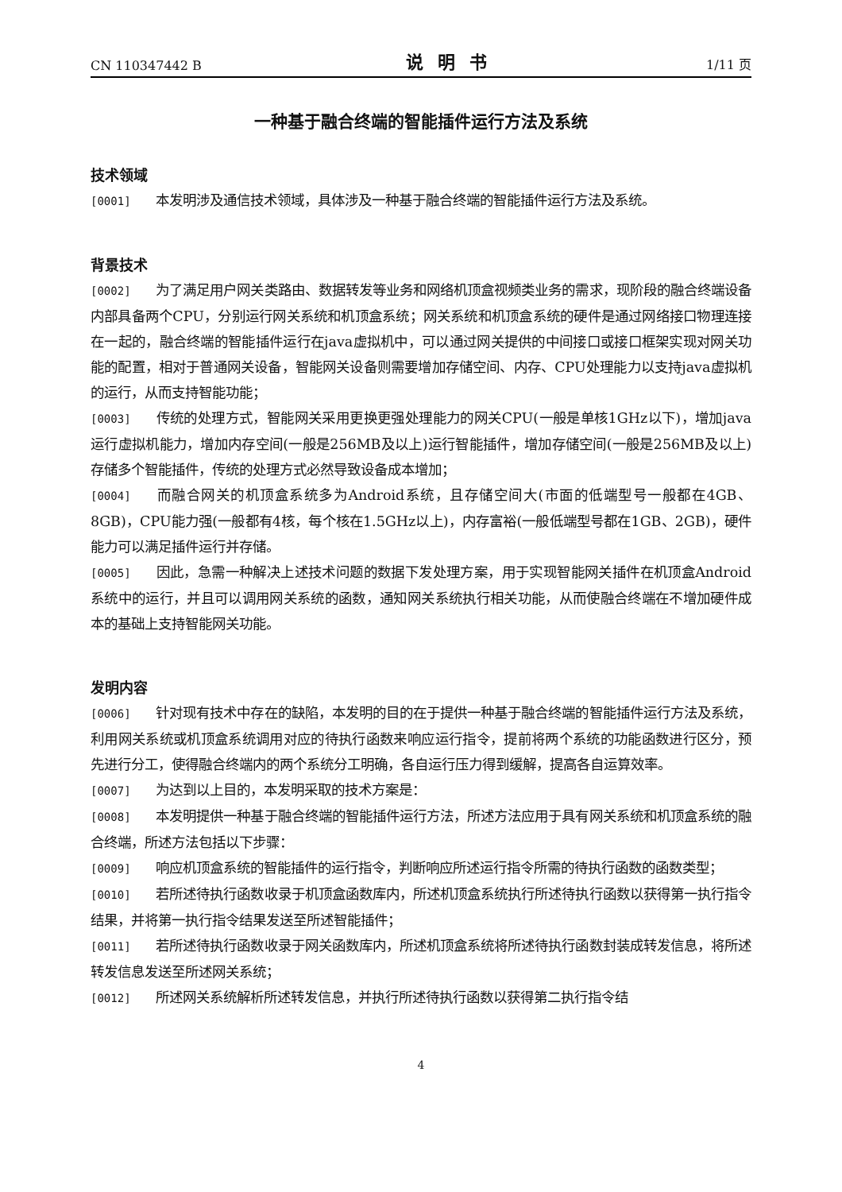CN 110347442 B 说明书 1/11 页
一种基于融合终端的智能插件运行方法及系统
技术领域
[0001] 本发明涉及通信技术领域，具体涉及一种基于融合终端的智能插件运行方法及系统。
背景技术
[0002] 为了满足用户网关类路由、数据转发等业务和网络机顶盒视频类业务的需求，现阶段的融合终端设备内部具备两个CPU，分别运行网关系统和机顶盒系统；网关系统和机顶盒系统的硬件是通过网络接口物理连接在一起的，融合终端的智能插件运行在java虚拟机中，可以通过网关提供的中间接口或接口框架实现对网关功能的配置，相对于普通网关设备，智能网关设备则需要增加存储空间、内存、CPU处理能力以支持java虚拟机的运行，从而支持智能功能；
[0003] 传统的处理方式，智能网关采用更换更强处理能力的网关CPU(一般是单核1GHz以下)，增加java运行虚拟机能力，增加内存空间(一般是256MB及以上)运行智能插件，增加存储空间(一般是256MB及以上)存储多个智能插件，传统的处理方式必然导致设备成本增加；
[0004] 而融合网关的机顶盒系统多为Android系统，且存储空间大(市面的低端型号一般都在4GB、8GB)，CPU能力强(一般都有4核，每个核在1.5GHz以上)，内存富裕(一般低端型号都在1GB、2GB)，硬件能力可以满足插件运行并存储。
[0005] 因此，急需一种解决上述技术问题的数据下发处理方案，用于实现智能网关插件在机顶盒Android系统中的运行，并且可以调用网关系统的函数，通知网关系统执行相关功能，从而使融合终端在不增加硬件成本的基础上支持智能网关功能。
发明内容
[0006] 针对现有技术中存在的缺陷，本发明的目的在于提供一种基于融合终端的智能插件运行方法及系统，利用网关系统或机顶盒系统调用对应的待执行函数来响应运行指令，提前将两个系统的功能函数进行区分，预先进行分工，使得融合终端内的两个系统分工明确，各自运行压力得到缓解，提高各自运算效率。
[0007] 为达到以上目的，本发明采取的技术方案是：
[0008] 本发明提供一种基于融合终端的智能插件运行方法，所述方法应用于具有网关系统和机顶盒系统的融合终端，所述方法包括以下步骤：
[0009] 响应机顶盒系统的智能插件的运行指令，判断响应所述运行指令所需的待执行函数的函数类型；
[0010] 若所述待执行函数收录于机顶盒函数库内，所述机顶盒系统执行所述待执行函数以获得第一执行指令结果，并将第一执行指令结果发送至所述智能插件；
[0011] 若所述待执行函数收录于网关函数库内，所述机顶盒系统将所述待执行函数封装成转发信息，将所述转发信息发送至所述网关系统；
[0012] 所述网关系统解析所述转发信息，并执行所述待执行函数以获得第二执行指令结
4